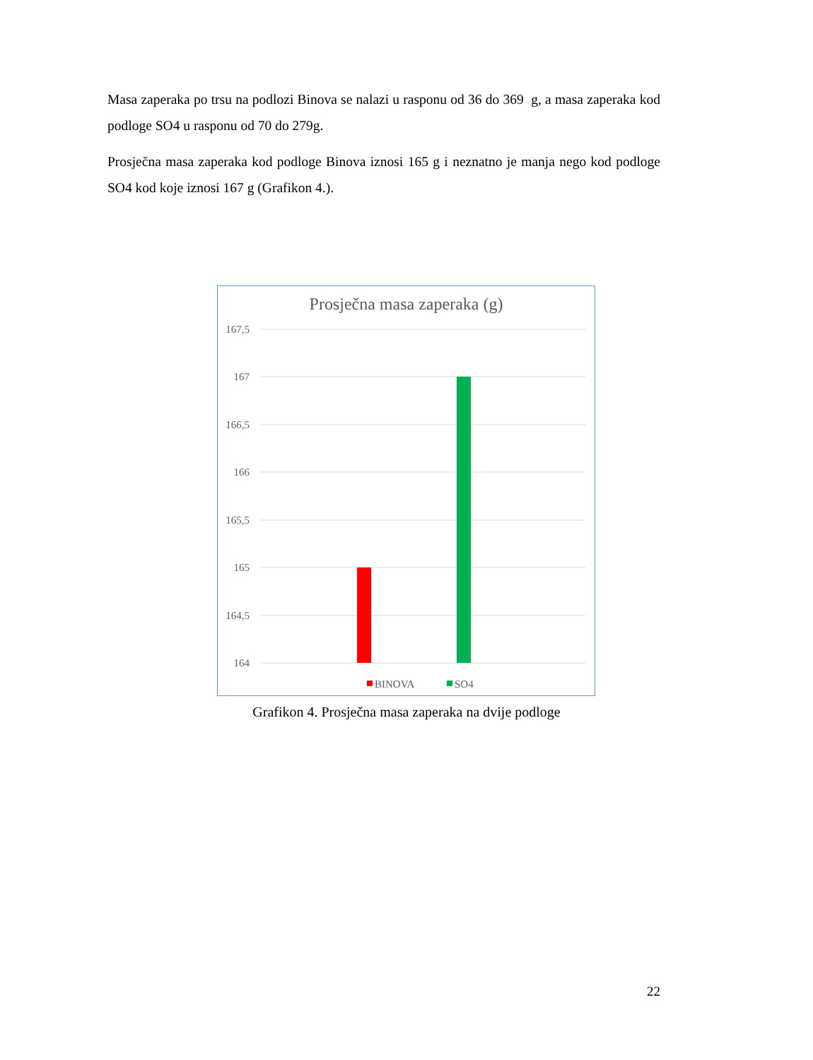Masa zaperaka po trsu na podlozi Binova se nalazi u rasponu od 36 do 369 g, a masa zaperaka kod podloge SO4 u rasponu od 70 do 279g.
Prosječna masa zaperaka kod podloge Binova iznosi 165 g i neznatno je manja nego kod podloge SO4 kod koje iznosi 167 g (Grafikon 4.).
Prosječna masa zaperaka (g)
167,5
167
166,5
166
165,5
165
164,5
164
BINOVA
SO4
Grafikon 4. Prosječna masa zaperaka na dvije podloge
22